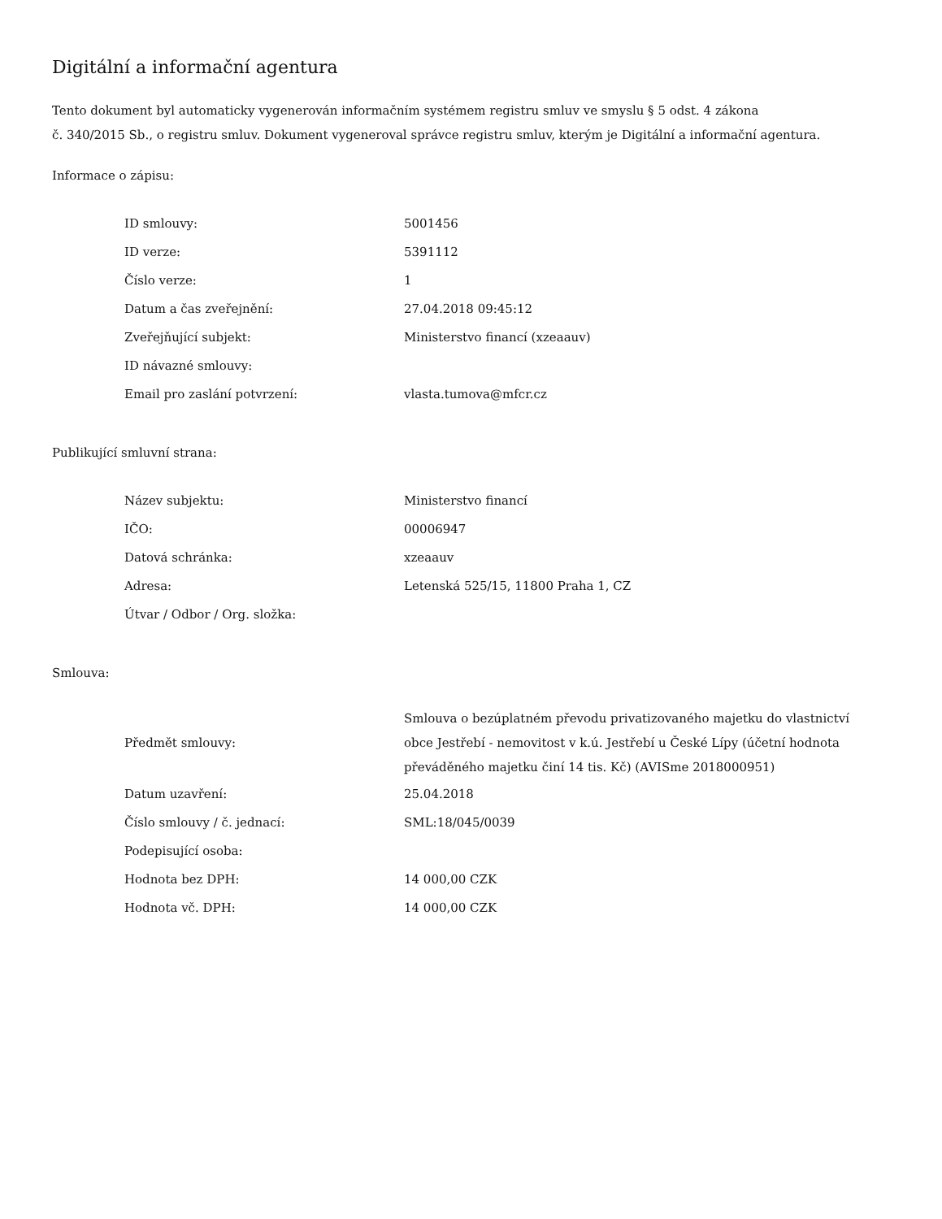Digitální a informační agentura
Tento dokument byl automaticky vygenerován informačním systémem registru smluv ve smyslu § 5 odst. 4 zákona
č. 340/2015 Sb., o registru smluv. Dokument vygeneroval správce registru smluv, kterým je Digitální a informační agentura.
Informace o zápisu:
| ID smlouvy: | 5001456 |
| ID verze: | 5391112 |
| Číslo verze: | 1 |
| Datum a čas zveřejnění: | 27.04.2018 09:45:12 |
| Zveřejňující subjekt: | Ministerstvo financí (xzeaauv) |
| ID návazné smlouvy: | |
| Email pro zaslání potvrzení: | vlasta.tumova@mfcr.cz |
Publikující smluvní strana:
| Název subjektu: | Ministerstvo financí |
| IČO: | 00006947 |
| Datová schránka: | xzeaauv |
| Adresa: | Letenská 525/15, 11800 Praha 1, CZ |
| Útvar / Odbor / Org. složka: | |
Smlouva:
| Předmět smlouvy: | Smlouva o bezúplatném převodu privatizovaného majetku do vlastnictví obce Jestřebí - nemovitost v k.ú. Jestřebí u České Lípy (účetní hodnota převáděného majetku činí 14 tis. Kč) (AVISme 2018000951) |
| Datum uzavření: | 25.04.2018 |
| Číslo smlouvy / č. jednací: | SML:18/045/0039 |
| Podepisující osoba: | |
| Hodnota bez DPH: | 14 000,00 CZK |
| Hodnota vč. DPH: | 14 000,00 CZK |